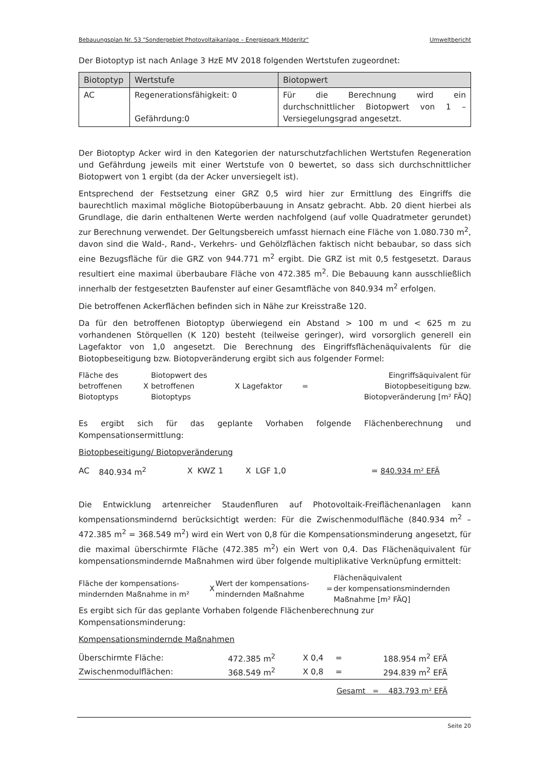Bebauungsplan Nr. 53 "Sondergebiet Photovoltaikanlage – Energiepark Möderitz“Umweltbericht
Der Biotoptyp ist nach Anlage 3 HzE MV 2018 folgenden Wertstufen zugeordnet:
| Biotoptyp | Wertstufe | Biotopwert |
| --- | --- | --- |
| AC | Regenerationsfähigkeit: 0 Gefährdung:0 | Für die Berechnung wird ein durchschnittlicher Biotopwert von 1 – Versiegelungsgrad angesetzt. |
Der Biotoptyp Acker wird in den Kategorien der naturschutzfachlichen Wertstufen Regeneration und Gefährdung jeweils mit einer Wertstufe von 0 bewertet, so dass sich durchschnittlicher Biotopwert von 1 ergibt (da der Acker unversiegelt ist).
Entsprechend der Festsetzung einer GRZ 0,5 wird hier zur Ermittlung des Eingriffs die baurechtlich maximal mögliche Biotopüberbauung in Ansatz gebracht. Abb. 20 dient hierbei als Grundlage, die darin enthaltenen Werte werden nachfolgend (auf volle Quadratmeter gerundet) zur Berechnung verwendet. Der Geltungsbereich umfasst hiernach eine Fläche von 1.080.730 m<sup>2</sup>, davon sind die Wald-, Rand-, Verkehrs- und Gehölzflächen faktisch nicht bebaubar, so dass sich eine Bezugsfläche für die GRZ von 944.771 m<sup>2</sup> ergibt. Die GRZ ist mit 0,5 festgesetzt. Daraus resultiert eine maximal überbaubare Fläche von 472.385 m<sup>2</sup>. Die Bebauung kann ausschließlich innerhalb der festgesetzten Baufenster auf einer Gesamtfläche von 840.934 m<sup>2</sup> erfolgen.
Die betroffenen Ackerflächen befinden sich in Nähe zur Kreisstraße 120.
Da für den betroffenen Biotoptyp überwiegend ein Abstand > 100 m und < 625 m zu vorhandenen Störquellen (K 120) besteht (teilweise geringer), wird vorsorglich generell ein Lagefaktor von 1,0 angesetzt. Die Berechnung des Eingriffsflächenäquivalents für die Biotopbeseitigung bzw. Biotopveränderung ergibt sich aus folgender Formel:
| Fläche des betroffenen Biotoptyps | X | Biotopwert des betroffenen Biotoptyps | X | Lagefaktor | = | Eingriffsäquivalent für Biotopbeseitigung bzw. Biotopveränderung [m² FÄQ] |
Es ergibt sich für das geplante Vorhaben folgende Flächenberechnung und Kompensationsermittlung:
Biotopbeseitigung/ Biotopveränderung
| AC | 840.934 m<sup>2</sup> | X | KWZ 1 | X | LGF 1,0 | = 840.934 m² EFÄ |
Die Entwicklung artenreicher Staudenfluren auf Photovoltaik-Freiflächenanlagen kann kompensationsmindernd berücksichtigt werden: Für die Zwischenmodulfläche (840.934 m<sup>2</sup> – 472.385 m<sup>2</sup> = 368.549 m<sup>2</sup>) wird ein Wert von 0,8 für die Kompensationsminderung angesetzt, für die maximal überschirmte Fläche (472.385 m<sup>2</sup>) ein Wert von 0,4. Das Flächenäquivalent für kompensationsmindernde Maßnahmen wird über folgende multiplikative Verknüpfung ermittelt:
| Fläche der kompensations- mindernden Maßnahme in m² | X | Wert der kompensations- mindernden Maßnahme | = | Flächenäquivalent der kompensationsmindernden Maßnahme [m² FÄQ] |
Es ergibt sich für das geplante Vorhaben folgende Flächenberechnung zur
Kompensationsminderung:
Kompensationsmindernde Maßnahmen
| Überschirmte Fläche: | 472.385 m<sup>2</sup> | X 0,4 | = | 188.954 m<sup>2</sup> EFÄ |
| Zwischenmodulflächen: | 368.549 m<sup>2</sup> | X 0,8 | = | 294.839 m<sup>2</sup> EFÄ |
| Gesamt = 483.793 m² EFÄ | | | | |
Seite 20